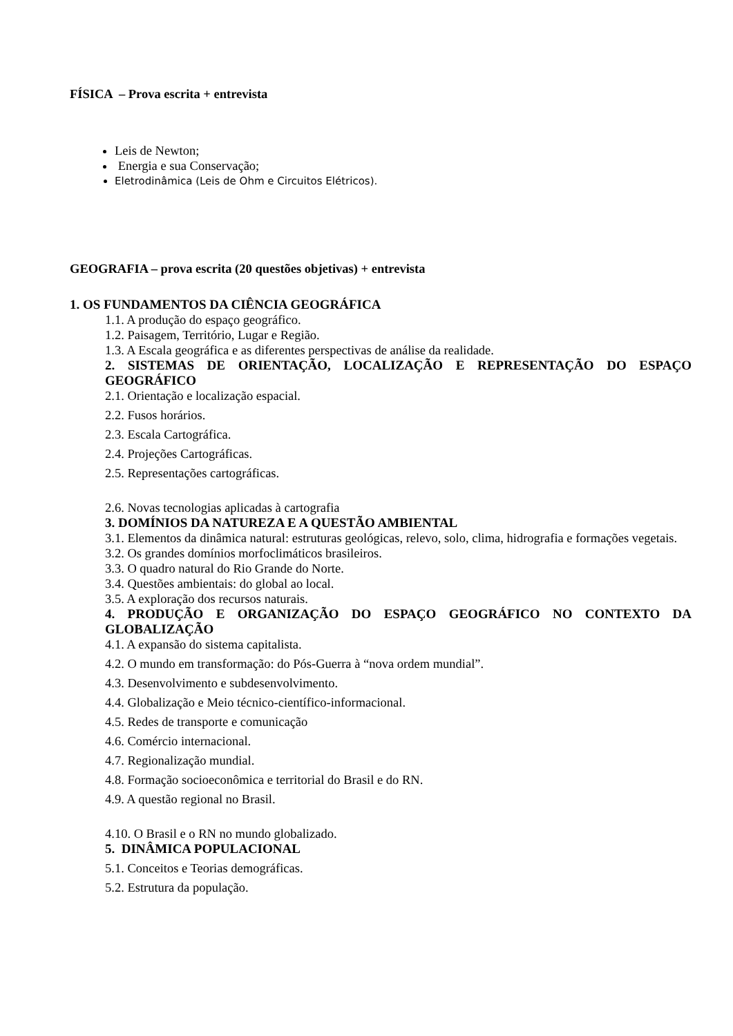FÍSICA – Prova escrita + entrevista
Leis de Newton;
Energia e sua Conservação;
Eletrodinâmica (Leis de Ohm e Circuitos Elétricos).
GEOGRAFIA – prova escrita (20 questões objetivas) + entrevista
1. OS FUNDAMENTOS DA CIÊNCIA GEOGRÁFICA
1.1. A produção do espaço geográfico.
1.2. Paisagem, Território, Lugar e Região.
1.3. A Escala geográfica e as diferentes perspectivas de análise da realidade.
2. SISTEMAS DE ORIENTAÇÃO, LOCALIZAÇÃO E REPRESENTAÇÃO DO ESPAÇO GEOGRÁFICO
2.1. Orientação e localização espacial.
2.2. Fusos horários.
2.3. Escala Cartográfica.
2.4. Projeções Cartográficas.
2.5. Representações cartográficas.
2.6. Novas tecnologias aplicadas à cartografia
3. DOMÍNIOS DA NATUREZA E A QUESTÃO AMBIENTAL
3.1. Elementos da dinâmica natural: estruturas geológicas, relevo, solo, clima, hidrografia e formações vegetais.
3.2. Os grandes domínios morfoclimáticos brasileiros.
3.3. O quadro natural do Rio Grande do Norte.
3.4. Questões ambientais: do global ao local.
3.5. A exploração dos recursos naturais.
4. PRODUÇÃO E ORGANIZAÇÃO DO ESPAÇO GEOGRÁFICO NO CONTEXTO DA GLOBALIZAÇÃO
4.1. A expansão do sistema capitalista.
4.2. O mundo em transformação: do Pós-Guerra à “nova ordem mundial”.
4.3. Desenvolvimento e subdesenvolvimento.
4.4. Globalização e Meio técnico-científico-informacional.
4.5. Redes de transporte e comunicação
4.6. Comércio internacional.
4.7. Regionalização mundial.
4.8. Formação socioeconômica e territorial do Brasil e do RN.
4.9. A questão regional no Brasil.
4.10. O Brasil e o RN no mundo globalizado.
5. DINÂMICA POPULACIONAL
5.1. Conceitos e Teorias demográficas.
5.2. Estrutura da população.